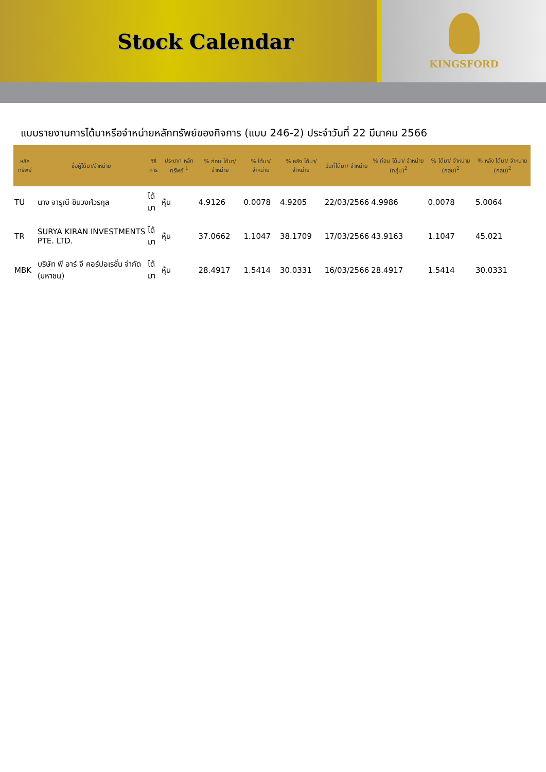Stock Calendar
KINGSFORD
แบบรายงานการได้มาหรือจำหน่ายหลักทรัพย์ของกิจการ (แบบ 246-2) ประจำวันที่ 22 มีนาคม 2566
| หลักทรัพย์ | ชื่อผู้ได้มา/จำหน่าย | วิธีการ | ประเภท หลักทรัพย์ <sup>1</sup> | % ก่อน ได้มา/ จำหน่าย | % ได้มา/ จำหน่าย | % หลัง ได้มา/ จำหน่าย | วันที่ได้มา/ จำหน่าย | % ก่อน ได้มา/ จำหน่าย (กลุ่ม)<sup>2</sup> | % ได้มา/ จำหน่าย (กลุ่ม)<sup>2</sup> | % หลัง ได้มา/ จำหน่าย (กลุ่ม)<sup>2</sup> |
| --- | --- | --- | --- | --- | --- | --- | --- | --- | --- | --- |
| TU | นาง จารุณี ชินวงศ์วรกุล | ได้มา | หุ้น | 4.9126 | 0.0078 | 4.9205 | 22/03/2566 | 4.9986 | 0.0078 | 5.0064 |
| TR | SURYA KIRAN INVESTMENTS PTE. LTD. | ได้มา | หุ้น | 37.0662 | 1.1047 | 38.1709 | 17/03/2566 | 43.9163 | 1.1047 | 45.021 |
| MBK | บริษัท พี อาร์ จี คอร์ปอเรชั่น จำกัด (มหาชน) | ได้มา | หุ้น | 28.4917 | 1.5414 | 30.0331 | 16/03/2566 | 28.4917 | 1.5414 | 30.0331 |